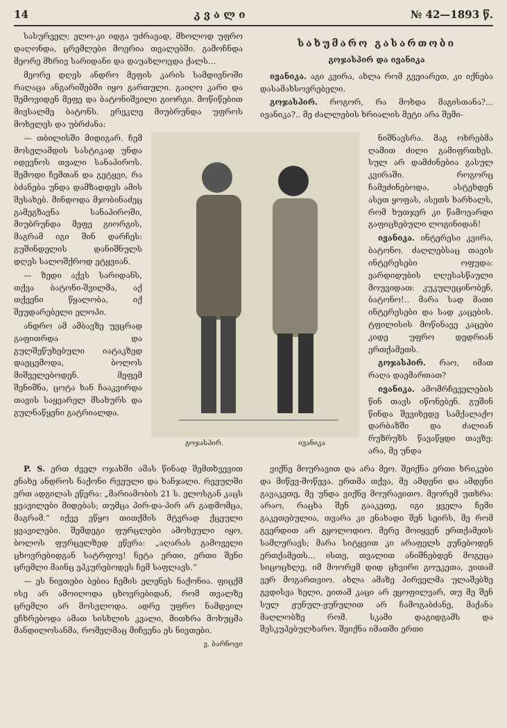14 კ ვ ა ლ ი № 42—1893 წ.
სასურველ; ელო-კი იდგა უძრავად, მხოლოდ უფრო დაღონდა, ცრემლები მოერია თვალებში. გამოჩნდა მეორე მხრივ სარიდანი და დაუახლოვდა ქალს...
მეორე დღეს ანდრო მეფის კარის სამდივნოში რაღაცა ანგარიშებში იყო გართული. გაიღო კარი და შემოვიდენ მეფე და ბატონიშვილი გიორგი. მოწიწებით მივსალმე ბატონს. ერეკლე მიუბრუნდა უფროს მოხელეს და უბრძანა:
სახუმარო გასართობი
გოჯასპირ და ივანიკა
ივანიკა. აგი კვირა, ახლა რომ გვეიარეთ, კი იქნება დასამახსოვრებელი.
გოჯასპირ. როგორ, რა მოხდა მაგისთანა?... ივანიკა?.. მე ძალლების ხრიალის მეტი არა შემი-
— თბილისში მიდიგარ. ჩემ მოსელამდის სასტიკად უნდა იდევნოს თვალი სანაპიროს. შემოდი ჩემთან და გეტყვი, რა ბძანება უნდა დამზადდეს ამის შესახებ. მინდოდა მჯობინაძეც გამეგზავნა სანაპიროში, მიუბრუნდა მეფე გიორგის, მაგრამ იგი შინ დარჩეს: გუშინდელის დანიშნულს დღეს სალოშქროდ ეტყვიან.
— ზედი აქვს სარიდანს, თქვა ბატონი-შვილმა, აქ თქვენი წყალობა, იქ შეუდარებელი ელოპი.
ანდრო ამ ამბავზე უეცრად გაფითრდა და გულშეწუხებული იატაკზედ დაეცემოდა, ბოლოს მიშველებოდენ. მეფემ შენიშნა, ცოტა ხან ჩააკვირდა თავის საყვარელ მსახურს და გულნაწყენი გატრიალდა.
გოჯასპირ. ივანიკა
ნიშნავსრა. მაგ ოხრებმა ღამით ძილი გამიფრთხეს. სულ არ დამძინებია გასულ კვირაში. როგორც ჩამეძინებოდა, ასტეხდენ ასეთ ყოფას, ასეთს ხარხალს, რომ ხუთჯერ კი წამოვარდი გაფიცხებული ლოგინიდან!
ივანიკა. ინტერესი კვირა, ბატონო. ძაღლებსაც თავის ინტერესები ოფუდა: ეარდიდუბის ღღესასწაული მოუვიდათ: კუკულეცინობენ, ბატონო!.. მარა სად მათი ინტერესები და სად კაცების. ტფილისის მოწინავე კაცები კიდე უფრო დედრიან ერთქამეთს.
გოჯასპირ. რაო, იმათ რაღა დაემართათ?
ივანიკა. ამომრჩეველების წინ თავს იწონებენ. გუშინ წინდა შევიხედე სამქალაქო დარბაზში და ძალიან რუზრუზს წავაწყდი თავზე: არა, მე უნდა
P. S. ერთ ძველ ოჯახში ამას წინად შემთხვევით ენახე ანდროს ნაქონი რვეული და ხანჯალი. რვეულში ერთ ადგილას ეწერა: „მარიამობის 21 ს. ელოსგან კაცს ყვავილები მიდებას; თუმცა პირ-და-პირ არ გადმომცა, მაგრამ.“ იქვე ეწყო თითქმის მტვრად ქცეული ყვავილები. შემდეგი ფურცლები ამოხეული იყო, ბოლოს ფურცელზედ ეწერა: „აღარას გამოველი ცხოვრებიდგან სატრფოვ! ნეტა ერთი, ერთი შენი ცრემლი მაინც ეპკურებოდეს ჩემ საფლავს.“
— ეს ნივთები ბებია ჩემის ელენეს ნაქონია. ფიცქმ ისე არ ამოიღოდა ცხოვრებიდან, რომ თვალზე ცრემლი არ მოსვლოდა. ადრე უფრო ნამდვილ ეჩხრებოდა ამათ სისხლის კვალი, მითხრა მოხუცმა მანდილოსანმა, რომელმაც მიჩვენა ეს ნივთები.
ვ. ბარნოვი
ვიქნე მოურავით და არა მეო. შეიქნა ერთი ხრიკები და მიწევ-მოწევა. ერთმა თქვა, მე ამდენი და ამდენი გავაკეთე, მე უნდა ვიქნე მოურავითო. მეორემ უთხრა: არაო, რაცხა შენ გააკეთე, იგი ყველა ჩემი გაკეთებულია, თვარა კი ენახადი შენ სეირს, მე რომ გვერდით არ გყოლოდიო. მერე მოიყვენ ერთქამეთს სამღურავს; მარა სიტყვით კი არაფელს ეუნებოდენ ერთქამეთს... ისთე, თვალით ანიშნებდენ მოგეცა სიცოცხლე, იმ მოორემ დიდ ცხვირი გოუკეთა, ეითამ ვერ მოგართვიო. ახლა ამაზე პირველმა ულაშებზე გვდისვა ხელი, ეითამ კაცი არ ეყოფილვარ, თუ მე შენ სულ ჟუნულ-ჟუნულით არ ჩამოგაბძანე, მაქანა მაღლობზე რომ. სკამი დაგიდგამს და შესკუპებულხარო. შეიქნა იმათში ერთი